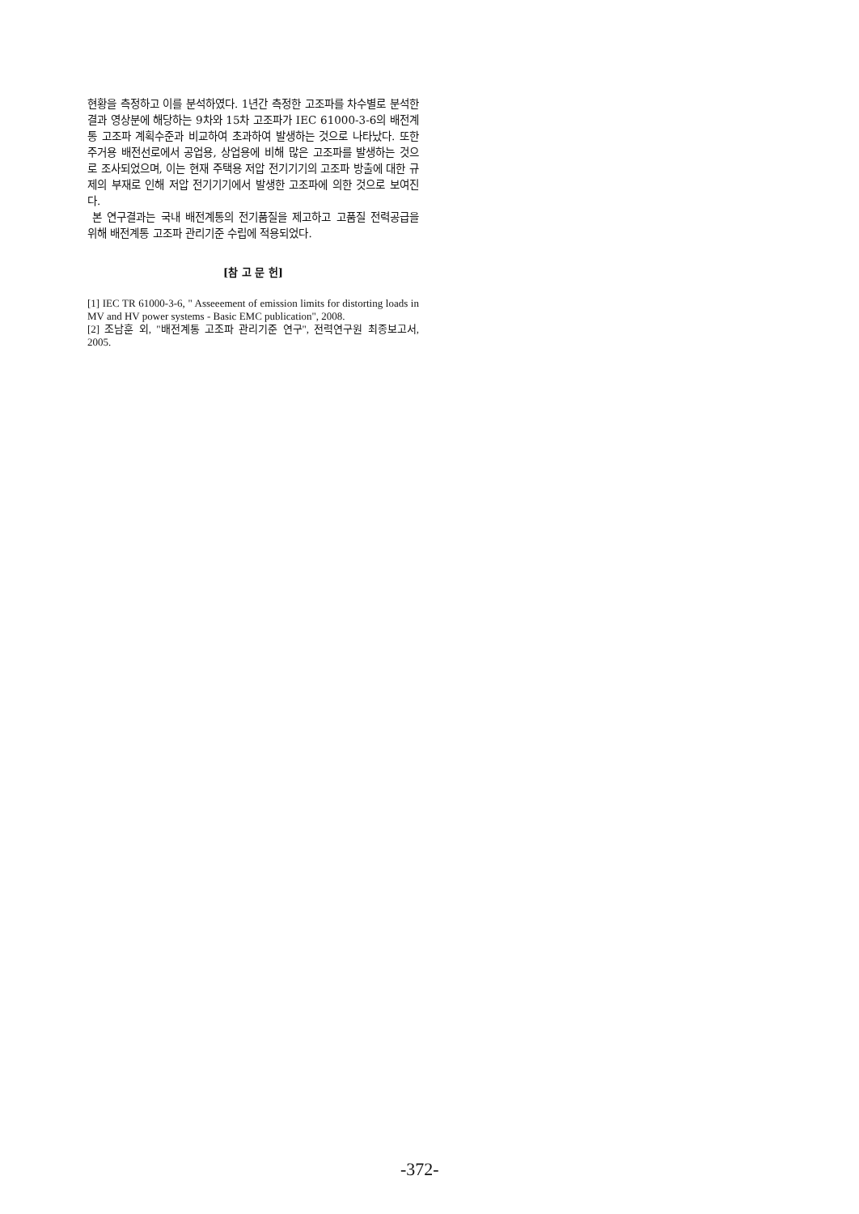현황을 측정하고 이를 분석하였다. 1년간 측정한 고조파를 차수별로 분석한 결과 영상분에 해당하는 9차와 15차 고조파가 IEC 61000-3-6의 배전계통 고조파 계획수준과 비교하여 초과하여 발생하는 것으로 나타났다. 또한 주거용 배전선로에서 공업용, 상업용에 비해 많은 고조파를 발생하는 것으로 조사되었으며, 이는 현재 주택용 저압 전기기기의 고조파 방출에 대한 규제의 부재로 인해 저압 전기기기에서 발생한 고조파에 의한 것으로 보여진다.
본 연구결과는 국내 배전계통의 전기품질을 제고하고 고품질 전력공급을 위해 배전계통 고조파 관리기준 수립에 적용되었다.
[참 고 문 헌]
[1] IEC TR 61000-3-6, " Asseeement of emission limits for distorting loads in MV and HV power systems - Basic EMC publication", 2008.
[2] 조남훈 외, "배전계통 고조파 관리기준 연구", 전력연구원 최종보고서, 2005.
-372-